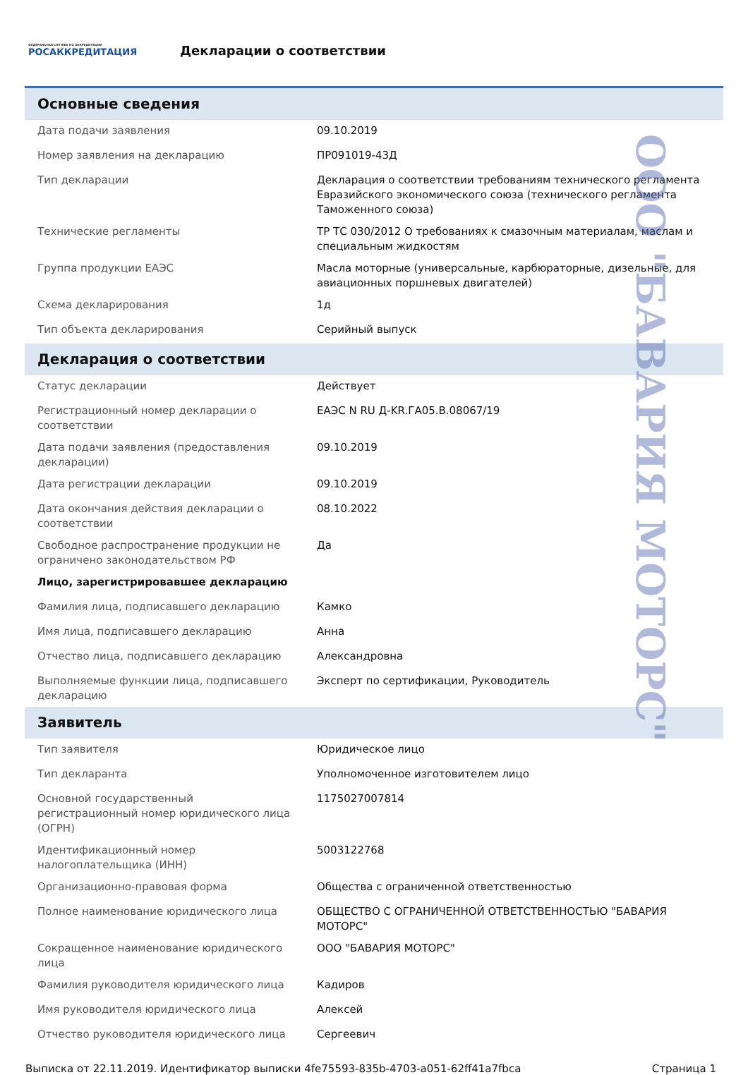ФЕДЕРАЛЬНАЯ СЛУЖБА ПО АККРЕДИТАЦИИ
РОСАККРЕДИТАЦИЯ
Декларации о соответствии
Основные сведения
| Дата подачи заявления | 09.10.2019 |
| Номер заявления на декларацию | ПР091019-43Д |
| Тип декларации | Декларация о соответствии требованиям технического регламента Евразийского экономического союза (технического регламента Таможенного союза) |
| Технические регламенты | ТР ТС 030/2012 О требованиях к смазочным материалам, маслам и специальным жидкостям |
| Группа продукции ЕАЭС | Масла моторные (универсальные, карбюраторные, дизельные, для авиационных поршневых двигателей) |
| Схема декларирования | 1д |
| Тип объекта декларирования | Серийный выпуск |
Декларация о соответствии
| Статус декларации | Действует |
| Регистрационный номер декларации о соответствии | ЕАЭС N RU Д-KR.ГА05.В.08067/19 |
| Дата подачи заявления (предоставления декларации) | 09.10.2019 |
| Дата регистрации декларации | 09.10.2019 |
| Дата окончания действия декларации о соответствии | 08.10.2022 |
| Свободное распространение продукции не ограничено законодательством РФ | Да |
| Лицо, зарегистрировавшее декларацию | |
| Фамилия лица, подписавшего декларацию | Камко |
| Имя лица, подписавшего декларацию | Анна |
| Отчество лица, подписавшего декларацию | Александровна |
| Выполняемые функции лица, подписавшего декларацию | Эксперт по сертификации, Руководитель |
Заявитель
| Тип заявителя | Юридическое лицо |
| Тип декларанта | Уполномоченное изготовителем лицо |
| Основной государственный регистрационный номер юридического лица (ОГРН) | 1175027007814 |
| Идентификационный номер налогоплательщика (ИНН) | 5003122768 |
| Организационно-правовая форма | Общества с ограниченной ответственностью |
| Полное наименование юридического лица | ОБЩЕСТВО С ОГРАНИЧЕННОЙ ОТВЕТСТВЕННОСТЬЮ "БАВАРИЯ МОТОРС" |
| Сокращенное наименование юридического лица | ООО "БАВАРИЯ МОТОРС" |
| Фамилия руководителя юридического лица | Кадиров |
| Имя руководителя юридического лица | Алексей |
| Отчество руководителя юридического лица | Сергеевич |
Выписка от 22.11.2019. Идентификатор выписки 4fe75593-835b-4703-a051-62ff41a7fbca Страница 1
ООО "БАВАРИЯ МОТОРС"